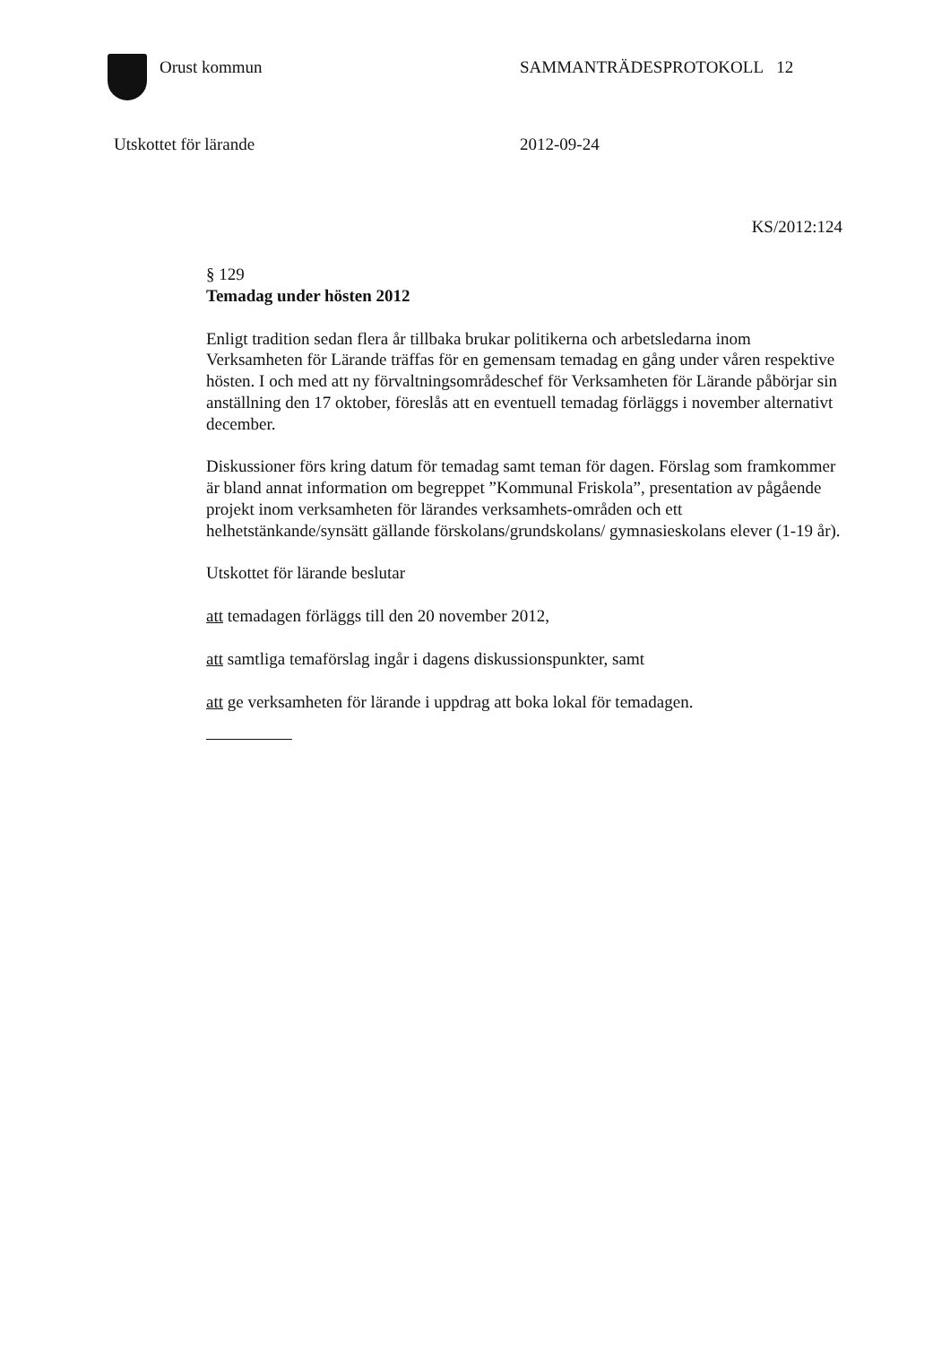Orust kommun SAMMANTRÄDESPROTOKOLL 12
Utskottet för lärande 2012-09-24
KS/2012:124
§ 129
Temadag under hösten 2012
Enligt tradition sedan flera år tillbaka brukar politikerna och arbetsledarna inom Verksamheten för Lärande träffas för en gemensam temadag en gång under våren respektive hösten. I och med att ny förvaltningsområdeschef för Verksamheten för Lärande påbörjar sin anställning den 17 oktober, föreslås att en eventuell temadag förläggs i november alternativt december.
Diskussioner förs kring datum för temadag samt teman för dagen. Förslag som framkommer är bland annat information om begreppet ”Kommunal Friskola”, presentation av pågående projekt inom verksamheten för lärandes verksamhets-områden och ett helhetstänkande/synsätt gällande förskolans/grundskolans/ gymnasieskolans elever (1-19 år).
Utskottet för lärande beslutar
att temadagen förläggs till den 20 november 2012,
att samtliga temaförslag ingår i dagens diskussionspunkter, samt
att ge verksamheten för lärande i uppdrag att boka lokal för temadagen.